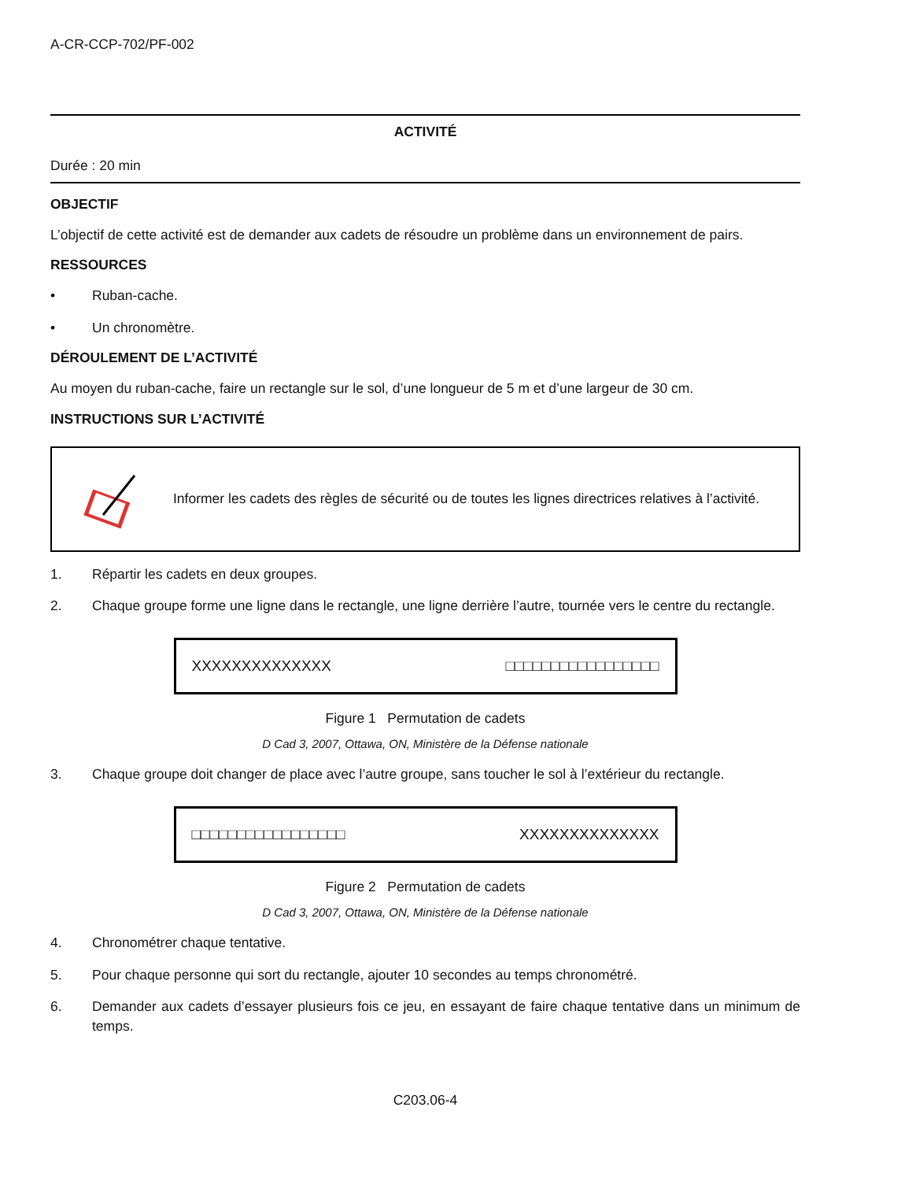A-CR-CCP-702/PF-002
ACTIVITÉ
Durée : 20 min
OBJECTIF
L’objectif de cette activité est de demander aux cadets de résoudre un problème dans un environnement de pairs.
RESSOURCES
• Ruban-cache.
• Un chronomètre.
DÉROULEMENT DE L’ACTIVITÉ
Au moyen du ruban-cache, faire un rectangle sur le sol, d’une longueur de 5 m et d’une largeur de 30 cm.
INSTRUCTIONS SUR L’ACTIVITÉ
Informer les cadets des règles de sécurité ou de toutes les lignes directrices relatives à l’activité.
1. Répartir les cadets en deux groupes.
2. Chaque groupe forme une ligne dans le rectangle, une ligne derrière l’autre, tournée vers le centre du rectangle.
XXXXXXXXXXXXXX □□□□□□□□□□□□□□□□□
Figure 1 Permutation de cadets
D Cad 3, 2007, Ottawa, ON, Ministère de la Défense nationale
3. Chaque groupe doit changer de place avec l’autre groupe, sans toucher le sol à l’extérieur du rectangle.
□□□□□□□□□□□□□□□□□ XXXXXXXXXXXXXX
Figure 2 Permutation de cadets
D Cad 3, 2007, Ottawa, ON, Ministère de la Défense nationale
4. Chronométrer chaque tentative.
5. Pour chaque personne qui sort du rectangle, ajouter 10 secondes au temps chronométré.
6. Demander aux cadets d’essayer plusieurs fois ce jeu, en essayant de faire chaque tentative dans un minimum de temps.
C203.06-4